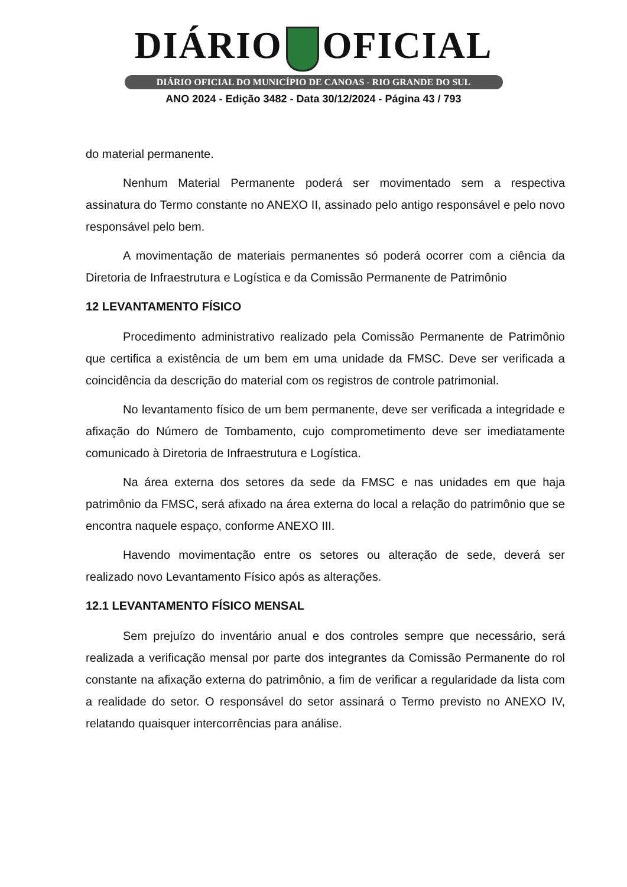DIÁRIO OFICIAL
DIÁRIO OFICIAL DO MUNICÍPIO DE CANOAS - RIO GRANDE DO SUL
ANO 2024 - Edição 3482 - Data 30/12/2024 - Página 43 / 793
do material permanente.
Nenhum Material Permanente poderá ser movimentado sem a respectiva assinatura do Termo constante no ANEXO II, assinado pelo antigo responsável e pelo novo responsável pelo bem.
A movimentação de materiais permanentes só poderá ocorrer com a ciência da Diretoria de Infraestrutura e Logística e da Comissão Permanente de Patrimônio
12 LEVANTAMENTO FÍSICO
Procedimento administrativo realizado pela Comissão Permanente de Patrimônio que certifica a existência de um bem em uma unidade da FMSC. Deve ser verificada a coincidência da descrição do material com os registros de controle patrimonial.
No levantamento físico de um bem permanente, deve ser verificada a integridade e afixação do Número de Tombamento, cujo comprometimento deve ser imediatamente comunicado à Diretoria de Infraestrutura e Logística.
Na área externa dos setores da sede da FMSC e nas unidades em que haja patrimônio da FMSC, será afixado na área externa do local a relação do patrimônio que se encontra naquele espaço, conforme ANEXO III.
Havendo movimentação entre os setores ou alteração de sede, deverá ser realizado novo Levantamento Físico após as alterações.
12.1 LEVANTAMENTO FÍSICO MENSAL
Sem prejuízo do inventário anual e dos controles sempre que necessário, será realizada a verificação mensal por parte dos integrantes da Comissão Permanente do rol constante na afixação externa do patrimônio, a fim de verificar a regularidade da lista com a realidade do setor. O responsável do setor assinará o Termo previsto no ANEXO IV, relatando quaisquer intercorrências para análise.